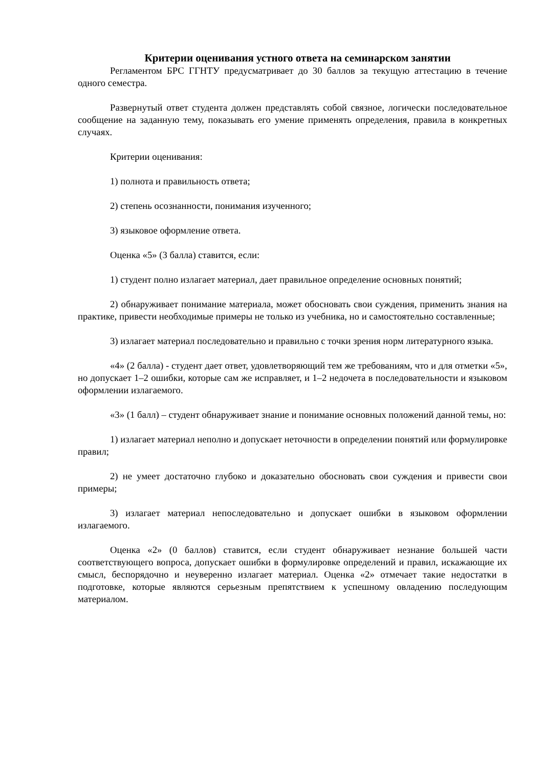Критерии оценивания устного ответа на семинарском занятии
Регламентом БРС ГГНТУ предусматривает до 30 баллов за текущую аттестацию в течение одного семестра.
Развернутый ответ студента должен представлять собой связное, логически последовательное сообщение на заданную тему, показывать его умение применять определения, правила в конкретных случаях.
Критерии оценивания:
1) полнота и правильность ответа;
2) степень осознанности, понимания изученного;
3) языковое оформление ответа.
Оценка «5» (3 балла) ставится, если:
1) студент полно излагает материал, дает правильное определение основных понятий;
2) обнаруживает понимание материала, может обосновать свои суждения, применить знания на практике, привести необходимые примеры не только из учебника, но и самостоятельно составленные;
3) излагает материал последовательно и правильно с точки зрения норм литературного языка.
«4» (2 балла) - студент дает ответ, удовлетворяющий тем же требованиям, что и для отметки «5», но допускает 1–2 ошибки, которые сам же исправляет, и 1–2 недочета в последовательности и языковом оформлении излагаемого.
«3» (1 балл) – студент обнаруживает знание и понимание основных положений данной темы, но:
1) излагает материал неполно и допускает неточности в определении понятий или формулировке правил;
2) не умеет достаточно глубоко и доказательно обосновать свои суждения и привести свои примеры;
3) излагает материал непоследовательно и допускает ошибки в языковом оформлении излагаемого.
Оценка «2» (0 баллов) ставится, если студент обнаруживает незнание большей части соответствующего вопроса, допускает ошибки в формулировке определений и правил, искажающие их смысл, беспорядочно и неуверенно излагает материал. Оценка «2» отмечает такие недостатки в подготовке, которые являются серьезным препятствием к успешному овладению последующим материалом.